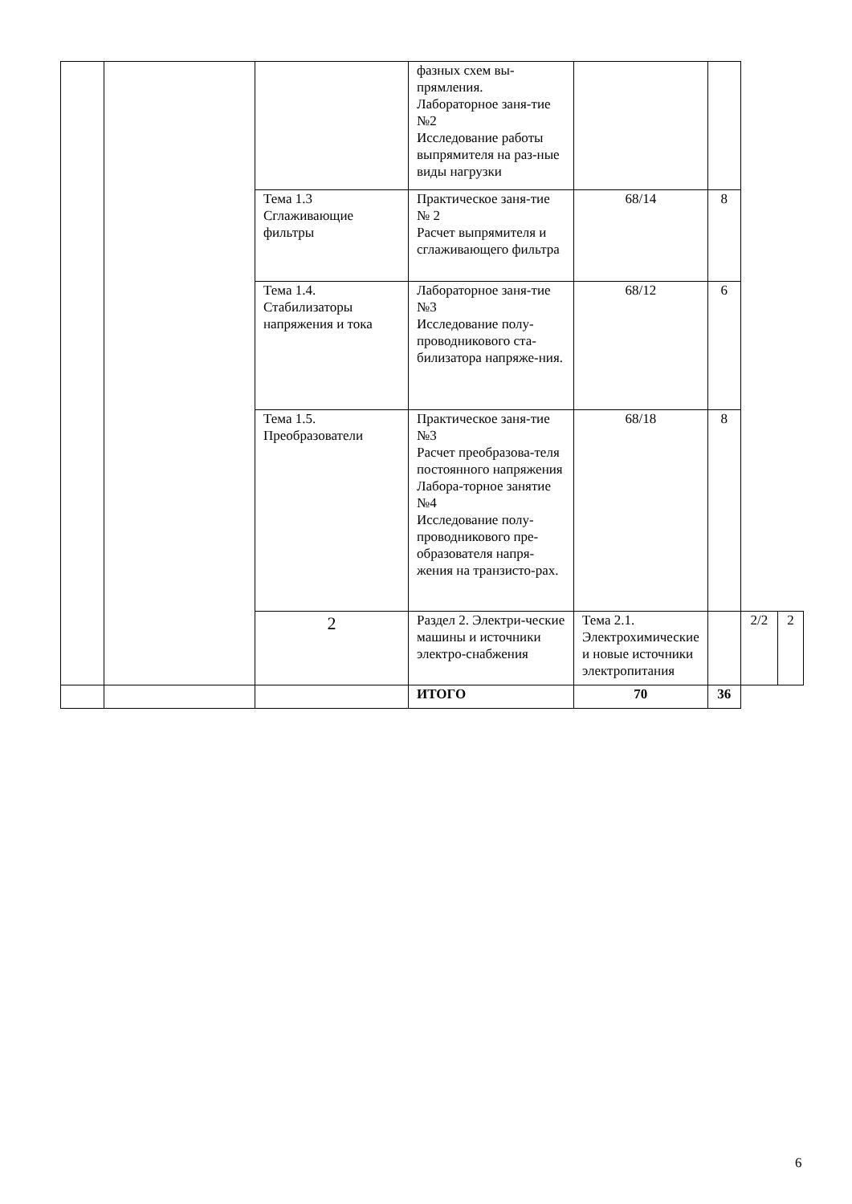| | | | фазных схем вы-прямления. Лабораторное заня-тие №2 Исследование работы выпрямителя на раз-ные виды нагрузки | | | | |
| | | Тема 1.3 Сглаживающие фильтры | Практическое заня-тие № 2 Расчет выпрямителя и сглаживающего фильтра | 68/14 | 8 | | |
| | | Тема 1.4. Стабилизаторы напряжения и тока | Лабораторное заня-тие №3 Исследование полу-проводникового ста-билизатора напряже-ния. | 68/12 | 6 | | |
| | | Тема 1.5. Преобразователи | Практическое заня-тие №3 Расчет преобразова-теля постоянного напряжения Лабора-торное занятие №4 Исследование полу-проводникового пре-образователя напря-жения на транзисто-рах. | 68/18 | 8 | | |
| | | 2 | Раздел 2. Электри-ческие машины и источники электро-снабжения | Тема 2.1. Электрохимические и новые источники электропитания | | 2/2 | 2 |
| | | | ИТОГО | 70 | 36 | | |
6